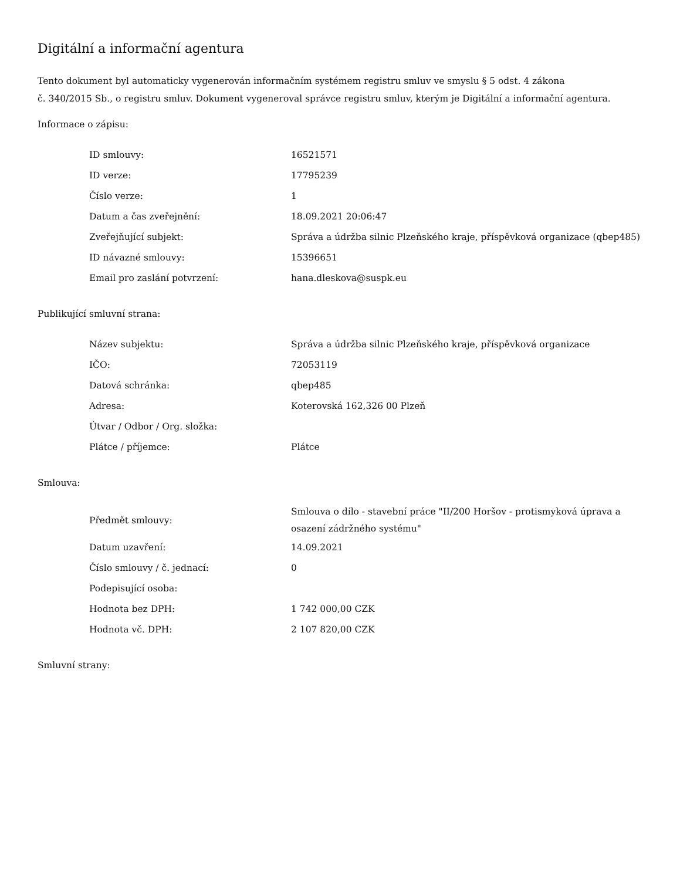Digitální a informační agentura
Tento dokument byl automaticky vygenerován informačním systémem registru smluv ve smyslu § 5 odst. 4 zákona
č. 340/2015 Sb., o registru smluv. Dokument vygeneroval správce registru smluv, kterým je Digitální a informační agentura.
Informace o zápisu:
| ID smlouvy: | 16521571 |
| ID verze: | 17795239 |
| Číslo verze: | 1 |
| Datum a čas zveřejnění: | 18.09.2021 20:06:47 |
| Zveřejňující subjekt: | Správa a údržba silnic Plzeňského kraje, příspěvková organizace (qbep485) |
| ID návazné smlouvy: | 15396651 |
| Email pro zaslání potvrzení: | hana.dleskova@suspk.eu |
Publikující smluvní strana:
| Název subjektu: | Správa a údržba silnic Plzeňského kraje, příspěvková organizace |
| IČO: | 72053119 |
| Datová schránka: | qbep485 |
| Adresa: | Koterovská 162,326 00 Plzeň |
| Útvar / Odbor / Org. složka: | |
| Plátce / příjemce: | Plátce |
Smlouva:
| Předmět smlouvy: | Smlouva o dílo - stavební práce "II/200 Horšov - protismyková úprava a osazení zádržného systému" |
| Datum uzavření: | 14.09.2021 |
| Číslo smlouvy / č. jednací: | 0 |
| Podepisující osoba: | |
| Hodnota bez DPH: | 1 742 000,00 CZK |
| Hodnota vč. DPH: | 2 107 820,00 CZK |
Smluvní strany: